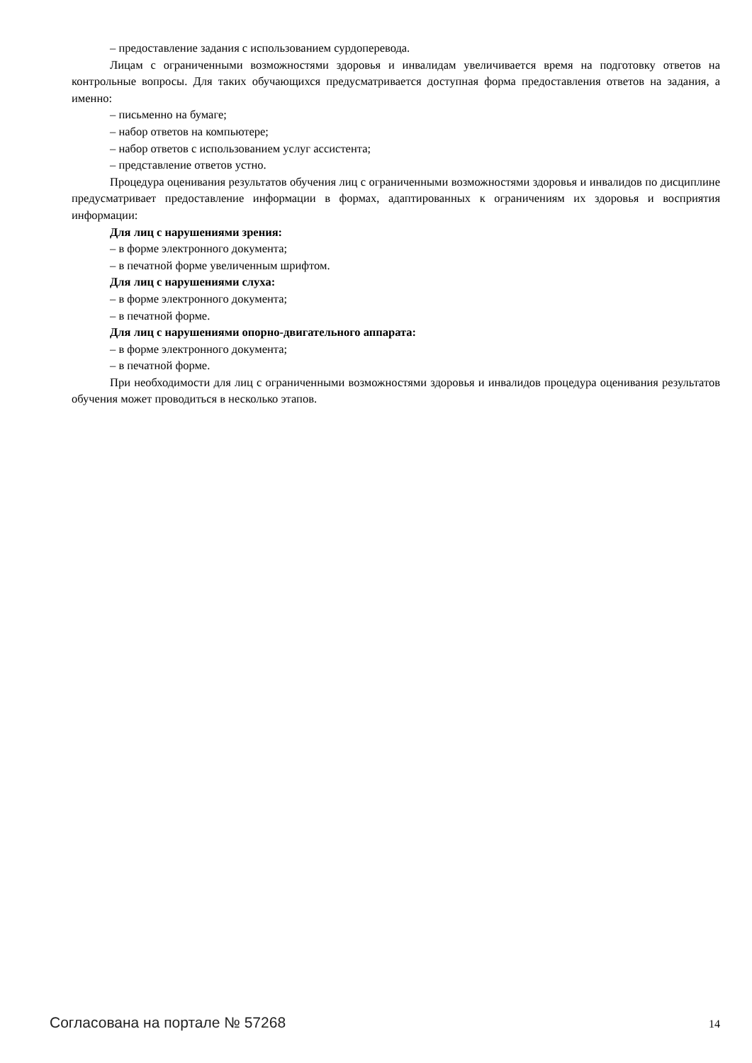– предоставление задания с использованием сурдоперевода.
Лицам с ограниченными возможностями здоровья и инвалидам увеличивается время на подготовку ответов на контрольные вопросы. Для таких обучающихся предусматривается доступная форма предоставления ответов на задания, а именно:
– письменно на бумаге;
– набор ответов на компьютере;
– набор ответов с использованием услуг ассистента;
– представление ответов устно.
Процедура оценивания результатов обучения лиц с ограниченными возможностями здоровья и инвалидов по дисциплине предусматривает предоставление информации в формах, адаптированных к ограничениям их здоровья и восприятия информации:
Для лиц с нарушениями зрения:
– в форме электронного документа;
– в печатной форме увеличенным шрифтом.
Для лиц с нарушениями слуха:
– в форме электронного документа;
– в печатной форме.
Для лиц с нарушениями опорно-двигательного аппарата:
– в форме электронного документа;
– в печатной форме.
При необходимости для лиц с ограниченными возможностями здоровья и инвалидов процедура оценивания результатов обучения может проводиться в несколько этапов.
Согласована на портале № 57268 14